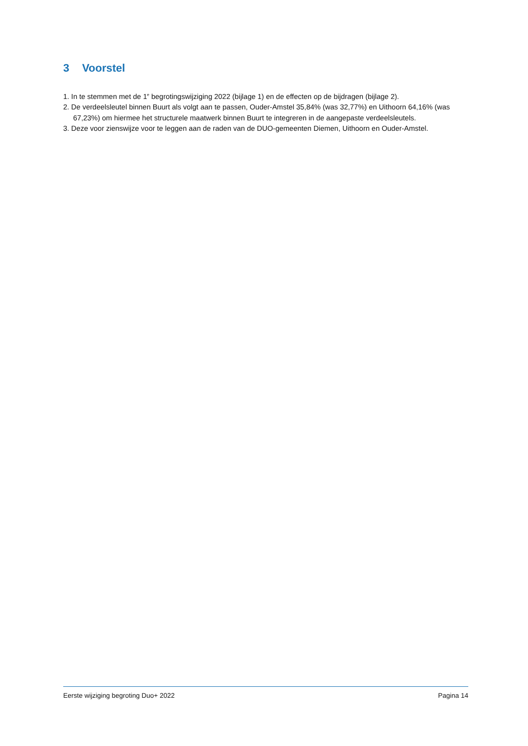3 Voorstel
1. In te stemmen met de 1<sup>e</sup> begrotingswijziging 2022 (bijlage 1) en de effecten op de bijdragen (bijlage 2).
2. De verdeelsleutel binnen Buurt als volgt aan te passen, Ouder-Amstel 35,84% (was 32,77%) en Uithoorn 64,16% (was 67,23%) om hiermee het structurele maatwerk binnen Buurt te integreren in de aangepaste verdeelsleutels.
3. Deze voor zienswijze voor te leggen aan de raden van de DUO-gemeenten Diemen, Uithoorn en Ouder-Amstel.
Eerste wijziging begroting Duo+ 2022 Pagina 14